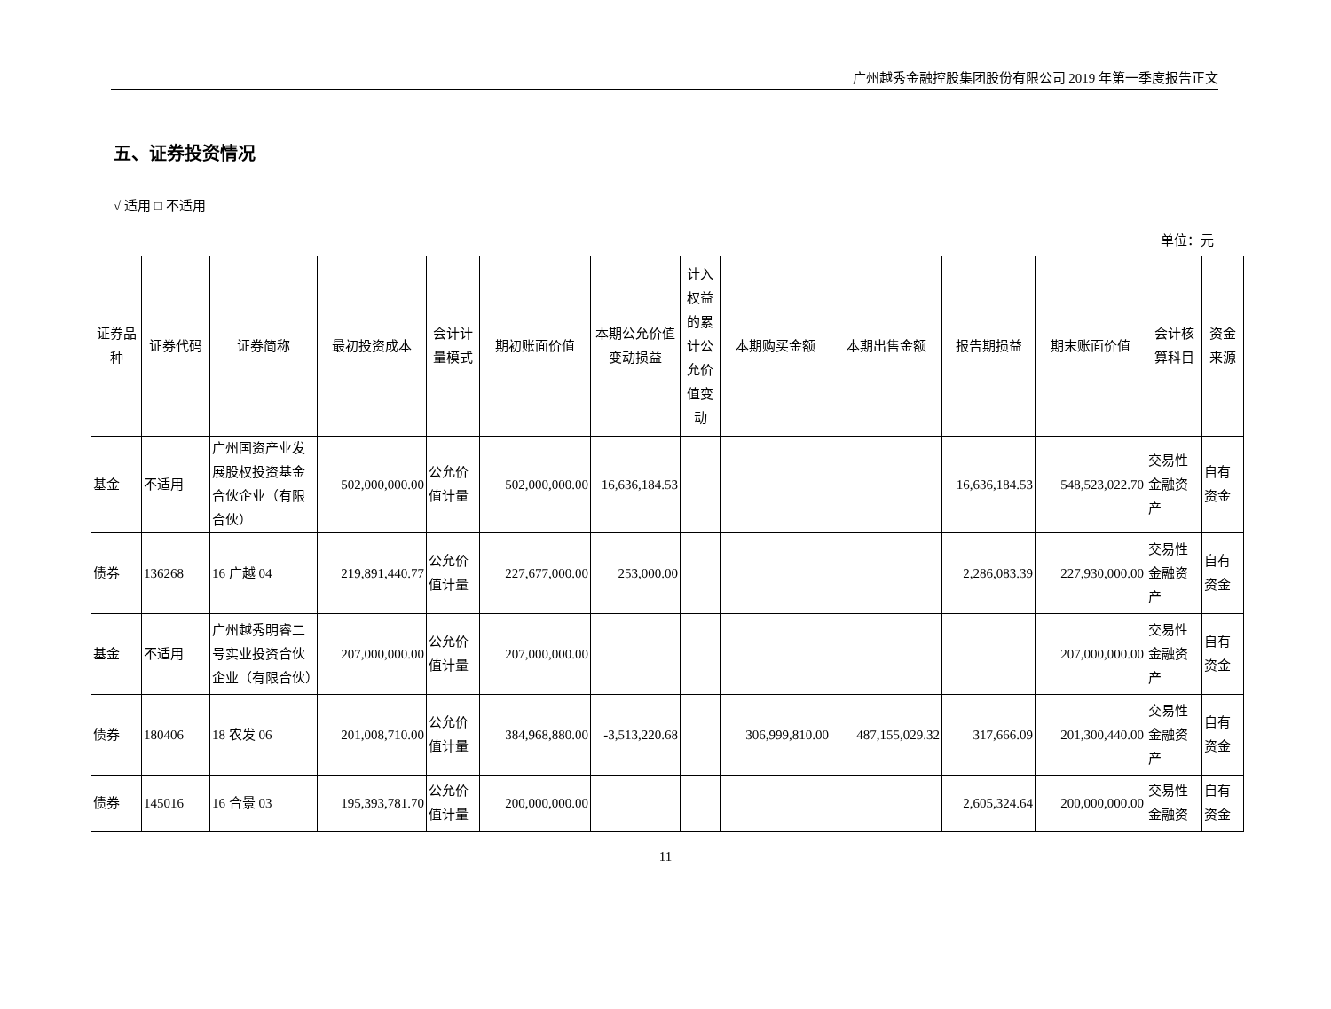广州越秀金融控股集团股份有限公司 2019 年第一季度报告正文
五、证券投资情况
√ 适用 □ 不适用
单位：元
| 证券品种 | 证券代码 | 证券简称 | 最初投资成本 | 会计计量模式 | 期初账面价值 | 本期公允价值变动损益 | 计入权益的累计公允价值变动 | 本期购买金额 | 本期出售金额 | 报告期损益 | 期末账面价值 | 会计核算科目 | 资金来源 |
| --- | --- | --- | --- | --- | --- | --- | --- | --- | --- | --- | --- | --- | --- |
| 基金 | 不适用 | 广州国资产业发展股权投资基金合伙企业（有限合伙） | 502,000,000.00 | 公允价值计量 | 502,000,000.00 | 16,636,184.53 | | | | 16,636,184.53 | 548,523,022.70 | 交易性金融资产 | 自有资金 |
| 债券 | 136268 | 16 广越 04 | 219,891,440.77 | 公允价值计量 | 227,677,000.00 | 253,000.00 | | | | 2,286,083.39 | 227,930,000.00 | 交易性金融资产 | 自有资金 |
| 基金 | 不适用 | 广州越秀明睿二号实业投资合伙企业（有限合伙） | 207,000,000.00 | 公允价值计量 | 207,000,000.00 | | | | | | 207,000,000.00 | 交易性金融资产 | 自有资金 |
| 债券 | 180406 | 18 农发 06 | 201,008,710.00 | 公允价值计量 | 384,968,880.00 | -3,513,220.68 | | 306,999,810.00 | 487,155,029.32 | 317,666.09 | 201,300,440.00 | 交易性金融资产 | 自有资金 |
| 债券 | 145016 | 16 合景 03 | 195,393,781.70 | 公允价值计量 | 200,000,000.00 | | | | | 2,605,324.64 | 200,000,000.00 | 交易性金融资 | 自有资金 |
11